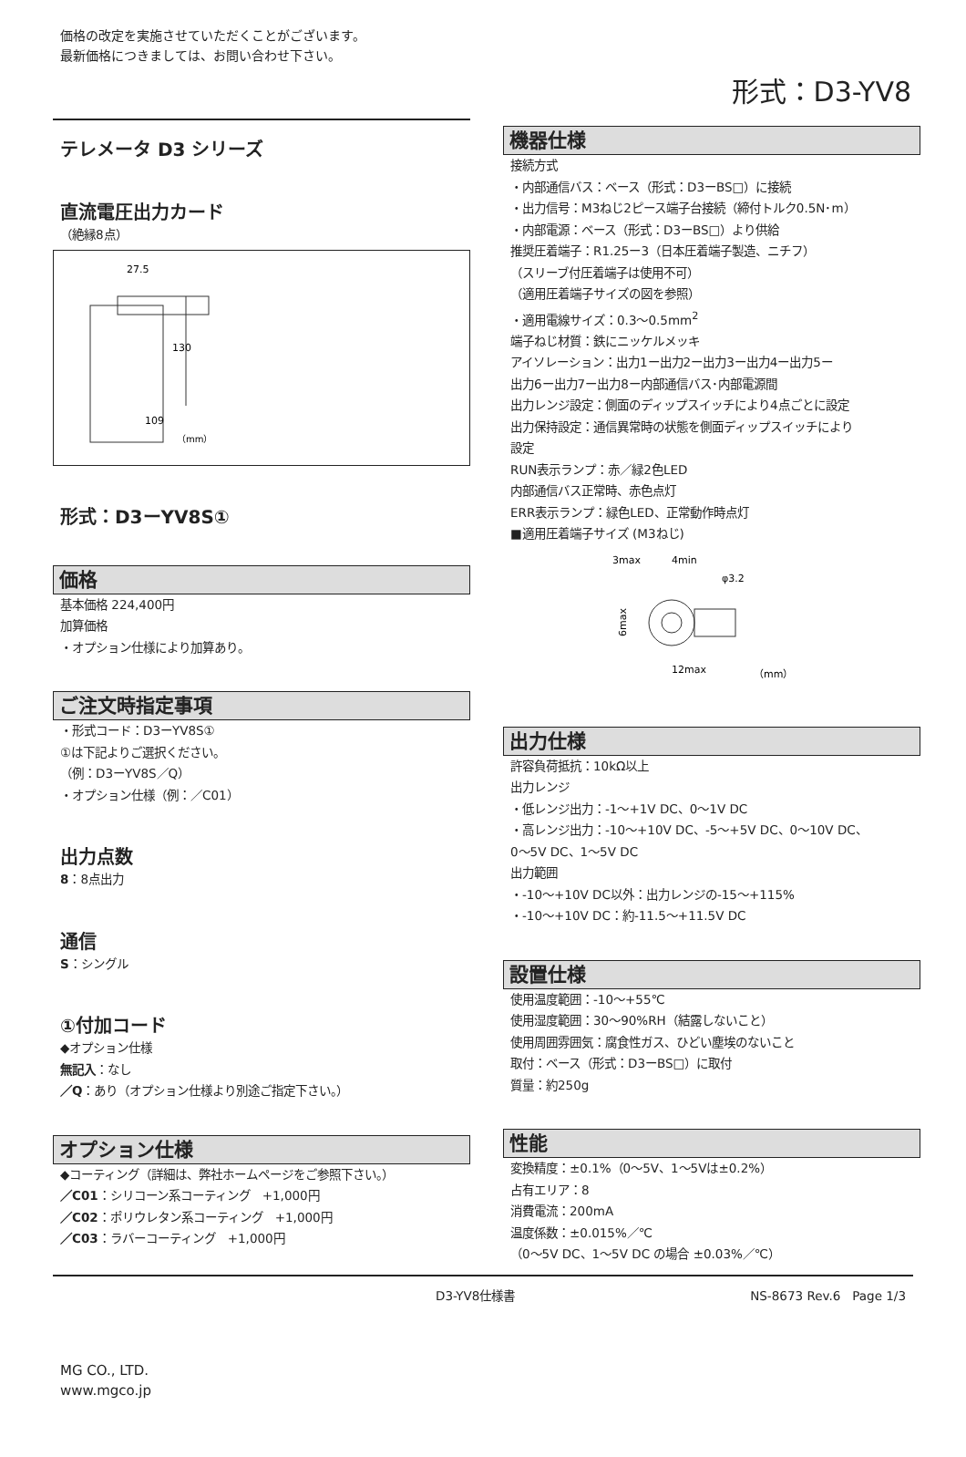価格の改定を実施させていただくことがございます。
最新価格につきましては、お問い合わせ下さい。
形式：D3-YV8
テレメータ D3 シリーズ
直流電圧出力カード
（絶縁8点）
27.5
130
109
（mm）
形式：D3ーYV8S①
価格
基本価格 224,400円
加算価格
・オプション仕様により加算あり。
ご注文時指定事項
・形式コード：D3ーYV8S①
①は下記よりご選択ください。
（例：D3ーYV8S／Q）
・オプション仕様（例：／C01）
出力点数
8：8点出力
通信
S：シングル
①付加コード
◆オプション仕様
無記入：なし
／Q：あり（オプション仕様より別途ご指定下さい。）
オプション仕様
◆コーティング（詳細は、弊社ホームページをご参照下さい。）
／C01：シリコーン系コーティング　+1,000円
／C02：ポリウレタン系コーティング　+1,000円
／C03：ラバーコーティング　+1,000円
機器仕様
接続方式
・内部通信バス：ベース（形式：D3ーBS□）に接続
・出力信号：M3ねじ2ピース端子台接続（締付トルク0.5N･m）
・内部電源：ベース（形式：D3ーBS□）より供給
推奨圧着端子：R1.25ー3（日本圧着端子製造、ニチフ）
（スリーブ付圧着端子は使用不可）
（適用圧着端子サイズの図を参照）
・適用電線サイズ：0.3〜0.5mm<sup>2</sup>
端子ねじ材質：鉄にニッケルメッキ
アイソレーション：出力1ー出力2ー出力3ー出力4ー出力5ー
出力6ー出力7ー出力8ー内部通信バス･内部電源間
出力レンジ設定：側面のディップスイッチにより4点ごとに設定
出力保持設定：通信異常時の状態を側面ディップスイッチにより
設定
RUN表示ランプ：赤／緑2色LED
内部通信バス正常時、赤色点灯
ERR表示ランプ：緑色LED、正常動作時点灯
■適用圧着端子サイズ (M3ねじ)
3max
4min
φ3.2
6max
12max
（mm）
出力仕様
許容負荷抵抗：10kΩ以上
出力レンジ
・低レンジ出力：-1〜+1V DC、0〜1V DC
・高レンジ出力：-10〜+10V DC、-5〜+5V DC、0〜10V DC、
0〜5V DC、1〜5V DC
出力範囲
・-10〜+10V DC以外：出力レンジの-15〜+115%
・-10〜+10V DC：約-11.5〜+11.5V DC
設置仕様
使用温度範囲：-10〜+55℃
使用湿度範囲：30〜90%RH（結露しないこと）
使用周囲雰囲気：腐食性ガス、ひどい塵埃のないこと
取付：ベース（形式：D3ーBS□）に取付
質量：約250g
性能
変換精度：±0.1%（0〜5V、1〜5Vは±0.2%）
占有エリア：8
消費電流：200mA
温度係数：±0.015%／℃
（0〜5V DC、1〜5V DC の場合 ±0.03%／℃）
D3-YV8仕様書 NS-8673 Rev.6　Page 1/3
MG CO., LTD.
www.mgco.jp